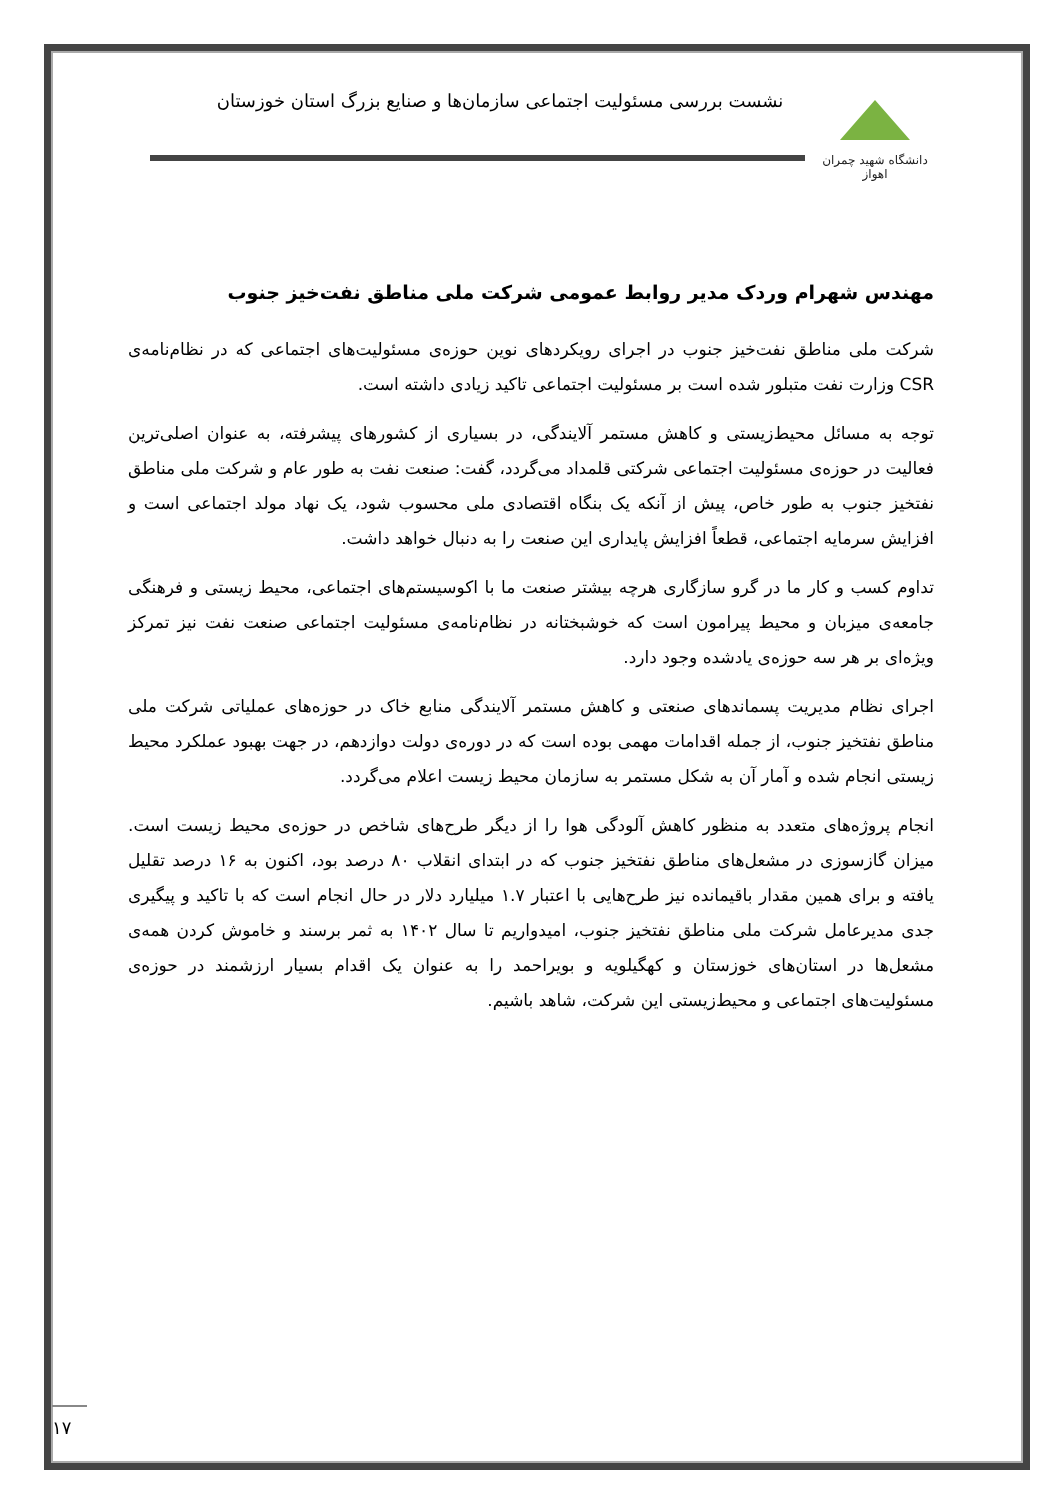دانشگاه شهید چمران اهواز
نشست بررسی مسئولیت اجتماعی سازمان‌ها و صنایع بزرگ استان خوزستان
مهندس شهرام وردک مدیر روابط عمومی شرکت ملی مناطق نفت‌خیز جنوب
شرکت ملی مناطق نفت‌خیز جنوب در اجرای رویکردهای نوین حوزه‌ی مسئولیت‌های اجتماعی که در نظام‌نامه‌ی CSR وزارت نفت متبلور شده است بر مسئولیت اجتماعی تاکید زیادی داشته است.
توجه به مسائل محیط‌زیستی و کاهش مستمر آلایندگی، در بسیاری از کشورهای پیشرفته، به عنوان اصلی‌ترین فعالیت در حوزه‌ی مسئولیت اجتماعی شرکتی قلمداد می‌گردد، گفت: صنعت نفت به طور عام و شرکت ملی مناطق نفتخیز جنوب به طور خاص، پیش از آنکه یک بنگاه اقتصادی ملی محسوب شود، یک نهاد مولد اجتماعی است و افزایش سرمایه اجتماعی، قطعاً افزایش پایداری این صنعت را به دنبال خواهد داشت.
تداوم کسب و کار ما در گرو سازگاری هرچه بیشتر صنعت ما با اکوسیستم‌های اجتماعی، محیط زیستی و فرهنگی جامعه‌ی میزبان و محیط پیرامون است که خوشبختانه در نظام‌نامه‌ی مسئولیت اجتماعی صنعت نفت نیز تمرکز ویژه‌ای بر هر سه حوزه‌ی یادشده وجود دارد.
اجرای نظام مدیریت پسماندهای صنعتی و کاهش مستمر آلایندگی منابع خاک در حوزه‌های عملیاتی شرکت ملی مناطق نفتخیز جنوب، از جمله اقدامات مهمی بوده است که در دوره‌ی دولت دوازدهم، در جهت بهبود عملکرد محیط زیستی انجام شده و آمار آن به شکل مستمر به سازمان محیط زیست اعلام می‌گردد.
انجام پروژه‌های متعدد به منظور کاهش آلودگی هوا را از دیگر طرح‌های شاخص در حوزه‌ی محیط زیست است. میزان گازسوزی در مشعل‌های مناطق نفتخیز جنوب که در ابتدای انقلاب ۸۰ درصد بود، اکنون به ۱۶ درصد تقلیل یافته و برای همین مقدار باقیمانده نیز طرح‌هایی با اعتبار ۱.۷ میلیارد دلار در حال انجام است که با تاکید و پیگیری جدی مدیرعامل شرکت ملی مناطق نفتخیز جنوب، امیدواریم تا سال ۱۴۰۲ به ثمر برسند و خاموش کردن همه‌ی مشعل‌ها در استان‌های خوزستان و کهگیلویه و بویراحمد را به عنوان یک اقدام بسیار ارزشمند در حوزه‌ی مسئولیت‌های اجتماعی و محیط‌زیستی این شرکت، شاهد باشیم.
۱۷